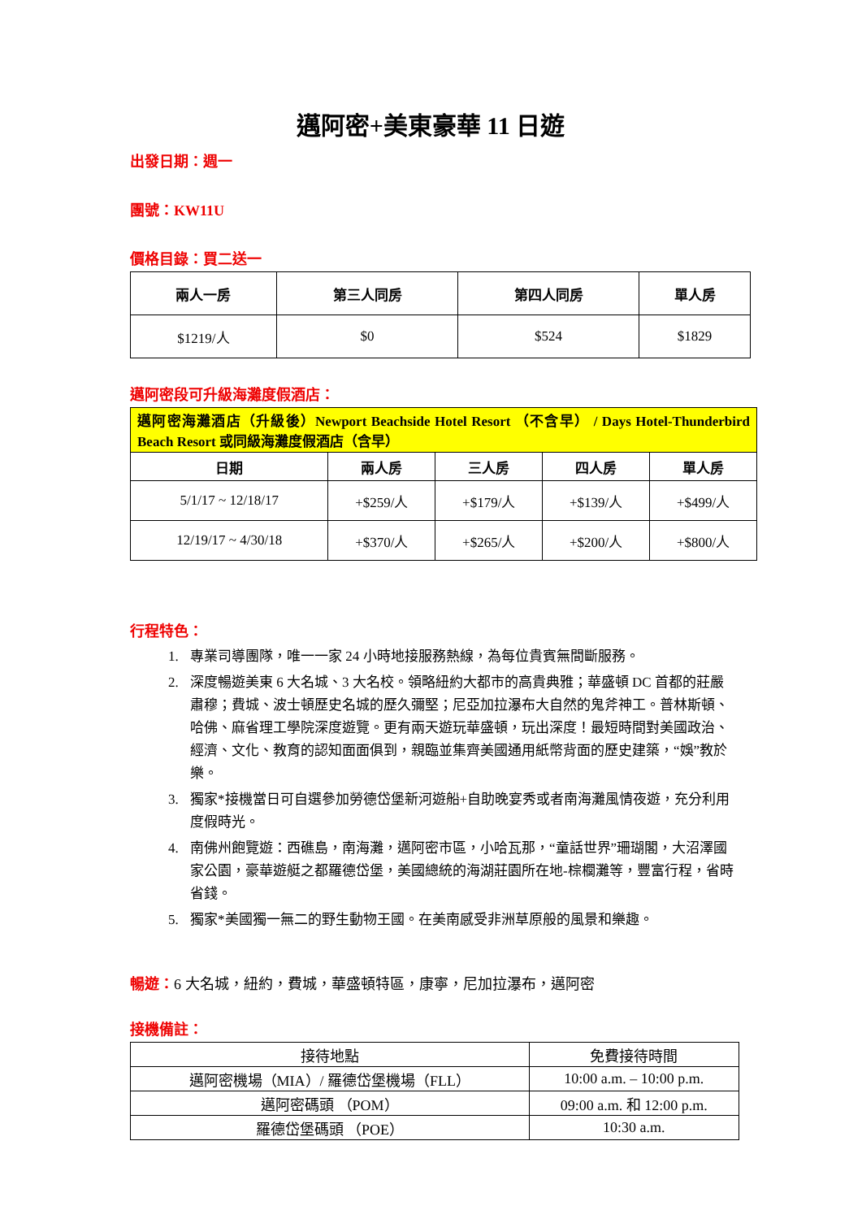邁阿密+美東豪華 11 日遊
出發日期：週一
團號：KW11U
價格目錄：買二送一
| 兩人一房 | 第三人同房 | 第四人同房 | 單人房 |
| --- | --- | --- | --- |
| $1219/人 | $0 | $524 | $1829 |
邁阿密段可升級海灘度假酒店：
| 邁阿密海灘酒店（升級後）Newport Beachside Hotel Resort （不含早） / Days Hotel-Thunderbird Beach Resort 或同級海灘度假酒店（含早） | | | | |
| 日期 | 兩人房 | 三人房 | 四人房 | 單人房 |
| 5/1/17 ~ 12/18/17 | +$259/人 | +$179/人 | +$139/人 | +$499/人 |
| 12/19/17 ~ 4/30/18 | +$370/人 | +$265/人 | +$200/人 | +$800/人 |
行程特色：
1. 專業司導團隊，唯一一家 24 小時地接服務熱線，為每位貴賓無間斷服務。
2. 深度暢遊美東 6 大名城、3 大名校。領略紐約大都市的高貴典雅；華盛頓 DC 首都的莊嚴肅穆；費城、波士頓歷史名城的歷久彌堅；尼亞加拉瀑布大自然的鬼斧神工。普林斯頓、哈佛、麻省理工學院深度遊覽。更有兩天遊玩華盛頓，玩出深度！最短時間對美國政治、經濟、文化、教育的認知面面俱到，親臨並集齊美國通用紙幣背面的歷史建築，“娛”教於樂。
3. 獨家*接機當日可自選參加勞德岱堡新河遊船+自助晚宴秀或者南海灘風情夜遊，充分利用度假時光。
4. 南佛州飽覽遊：西礁島，南海灘，邁阿密市區，小哈瓦那，“童話世界”珊瑚閣，大沼澤國家公園，豪華遊艇之都羅德岱堡，美國總統的海湖莊園所在地-棕櫚灘等，豐富行程，省時省錢。
5. 獨家*美國獨一無二的野生動物王國。在美南感受非洲草原般的風景和樂趣。
暢遊：6 大名城，紐約，費城，華盛頓特區，康寧，尼加拉瀑布，邁阿密
接機備註：
| 接待地點 | 免費接待時間 |
| 邁阿密機場（MIA）/ 羅德岱堡機場（FLL） | 10:00 a.m. – 10:00 p.m. |
| 邁阿密碼頭 （POM） | 09:00 a.m. 和 12:00 p.m. |
| 羅德岱堡碼頭 （POE） | 10:30 a.m. |